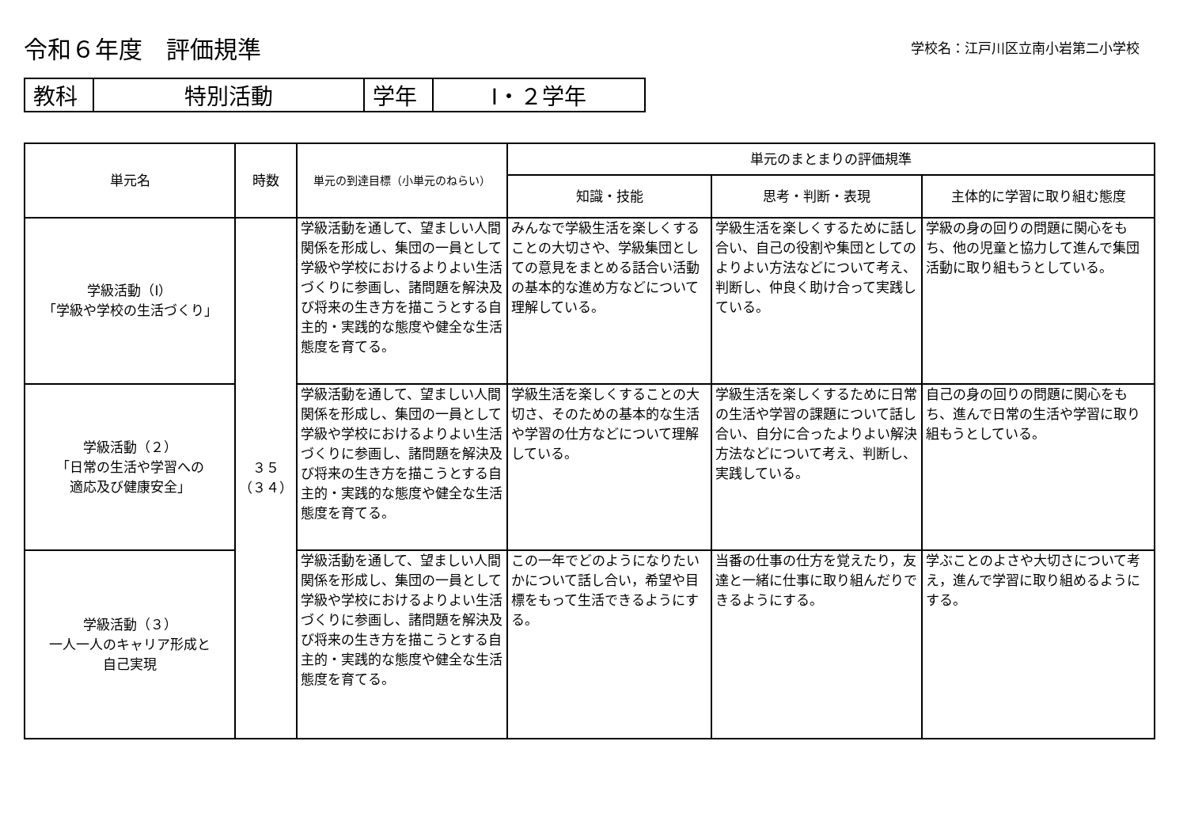令和６年度　評価規準
学校名：江戸川区立南小岩第二小学校
| 教科 | 特別活動 | 学年 | Ⅰ・２学年 |
| 単元名 | 時数 | 単元の到達目標（小単元のねらい） | 単元のまとまりの評価規準 | | |
| --- | --- | --- | --- | --- | --- |
| | | | 知識・技能 | 思考・判断・表現 | 主体的に学習に取り組む態度 |
| 学級活動（Ⅰ） 「学級や学校の生活づくり」 | ３５ （３４） | 学級活動を通して、望ましい人間関係を形成し、集団の一員として学級や学校におけるよりよい生活づくりに参画し、諸問題を解決及び将来の生き方を描こうとする自主的・実践的な態度や健全な生活態度を育てる。 | みんなで学級生活を楽しくすることの大切さや、学級集団としての意見をまとめる話合い活動の基本的な進め方などについて理解している。 | 学級生活を楽しくするために話し合い、自己の役割や集団としてのよりよい方法などについて考え、判断し、仲良く助け合って実践している。 | 学級の身の回りの問題に関心をもち、他の児童と協力して進んで集団活動に取り組もうとしている。 |
| 学級活動（２） 「日常の生活や学習への 適応及び健康安全」 | | 学級活動を通して、望ましい人間関係を形成し、集団の一員として学級や学校におけるよりよい生活づくりに参画し、諸問題を解決及び将来の生き方を描こうとする自主的・実践的な態度や健全な生活態度を育てる。 | 学級生活を楽しくすることの大切さ、そのための基本的な生活や学習の仕方などについて理解している。 | 学級生活を楽しくするために日常の生活や学習の課題について話し合い、自分に合ったよりよい解決方法などについて考え、判断し、実践している。 | 自己の身の回りの問題に関心をもち、進んで日常の生活や学習に取り組もうとしている。 |
| 学級活動（３） 一人一人のキャリア形成と 自己実現 | | 学級活動を通して、望ましい人間関係を形成し、集団の一員として学級や学校におけるよりよい生活づくりに参画し、諸問題を解決及び将来の生き方を描こうとする自主的・実践的な態度や健全な生活態度を育てる。 | この一年でどのようになりたいかについて話し合い，希望や目標をもって生活できるようにする。 | 当番の仕事の仕方を覚えたり，友達と一緒に仕事に取り組んだりできるようにする。 | 学ぶことのよさや大切さについて考え，進んで学習に取り組めるようにする。 |